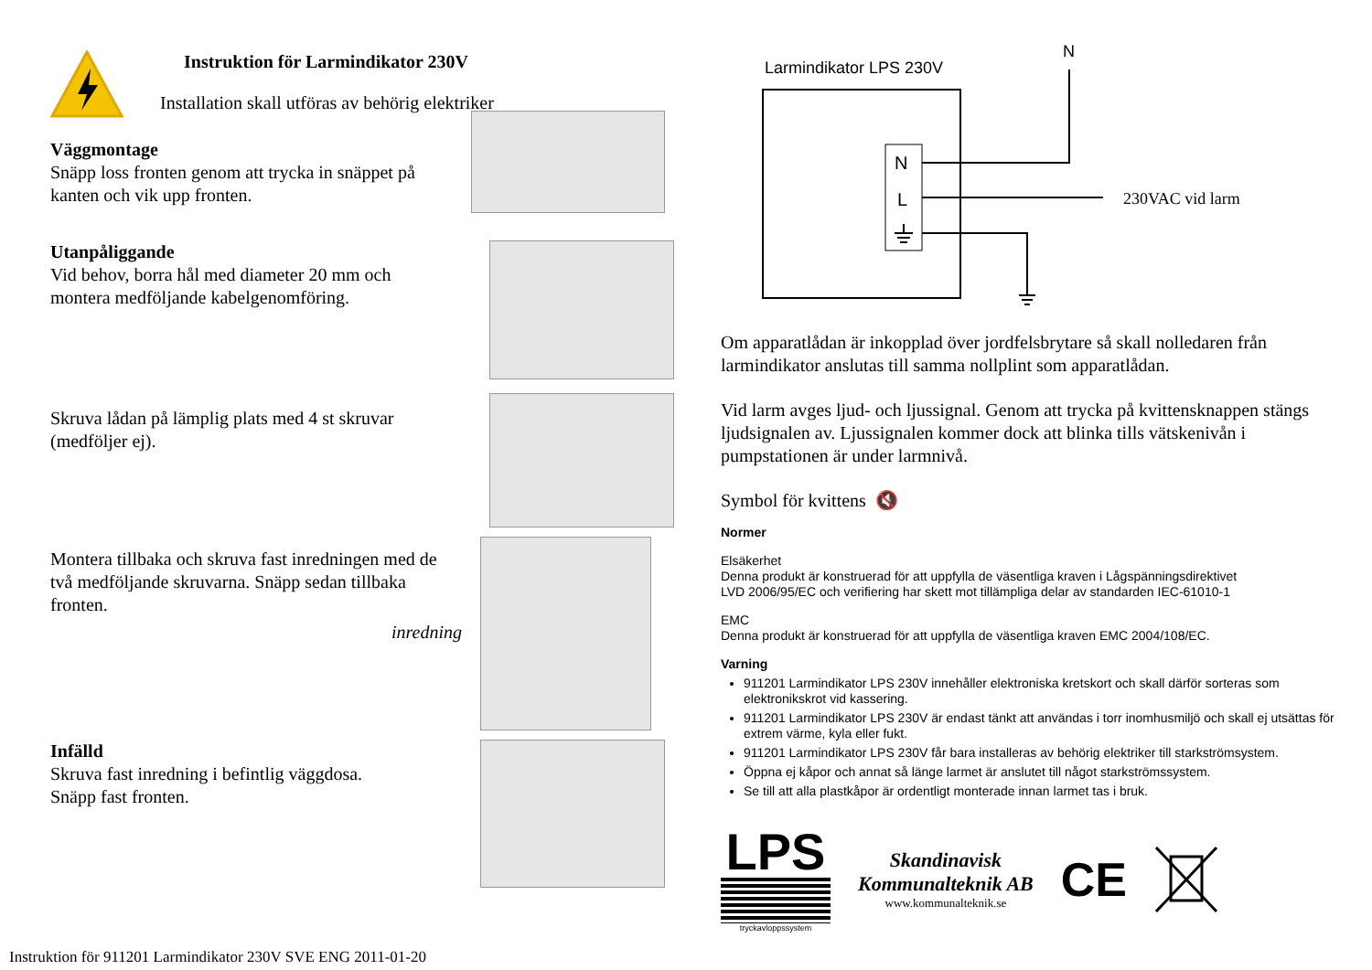Instruktion för Larmindikator 230V
Installation skall utföras av behörig elektriker
Väggmontage
Snäpp loss fronten genom att trycka in snäppet på kanten och vik upp fronten.
Utanpåliggande
Vid behov, borra hål med diameter 20 mm och montera medföljande kabelgenomföring.
Skruva lådan på lämplig plats med 4 st skruvar (medföljer ej).
Montera tillbaka och skruva fast inredningen med de två medföljande skruvarna. Snäpp sedan tillbaka fronten.
inredning
Infälld
Skruva fast inredning i befintlig väggdosa.
Snäpp fast fronten.
Instruktion för 911201 Larmindikator 230V SVE ENG 2011-01-20
Larmindikator LPS 230V
N
N
L
230VAC vid larm
Om apparatlådan är inkopplad över jordfelsbrytare så skall nolledaren från larmindikator anslutas till samma nollplint som apparatlådan.
Vid larm avges ljud- och ljussignal. Genom att trycka på kvittensknappen stängs ljudsignalen av. Ljussignalen kommer dock att blinka tills vätskenivån i pumpstationen är under larmnivå.
Symbol för kvittens 🔇
Normer
Elsäkerhet
Denna produkt är konstruerad för att uppfylla de väsentliga kraven i Lågspänningsdirektivet
LVD 2006/95/EC och verifiering har skett mot tillämpliga delar av standarden IEC-61010-1
EMC
Denna produkt är konstruerad för att uppfylla de väsentliga kraven EMC 2004/108/EC.
Varning
911201 Larmindikator LPS 230V innehåller elektroniska kretskort och skall därför sorteras som elektronikskrot vid kassering.
911201 Larmindikator LPS 230V är endast tänkt att användas i torr inomhusmiljö och skall ej utsättas för extrem värme, kyla eller fukt.
911201 Larmindikator LPS 230V får bara installeras av behörig elektriker till starkströmsystem.
Öppna ej kåpor och annat så länge larmet är anslutet till något starkströmssystem.
Se till att alla plastkåpor är ordentligt monterade innan larmet tas i bruk.
LPS
tryckavloppssystem
Skandinavisk
Kommunalteknik AB
www.kommunalteknik.se
CE